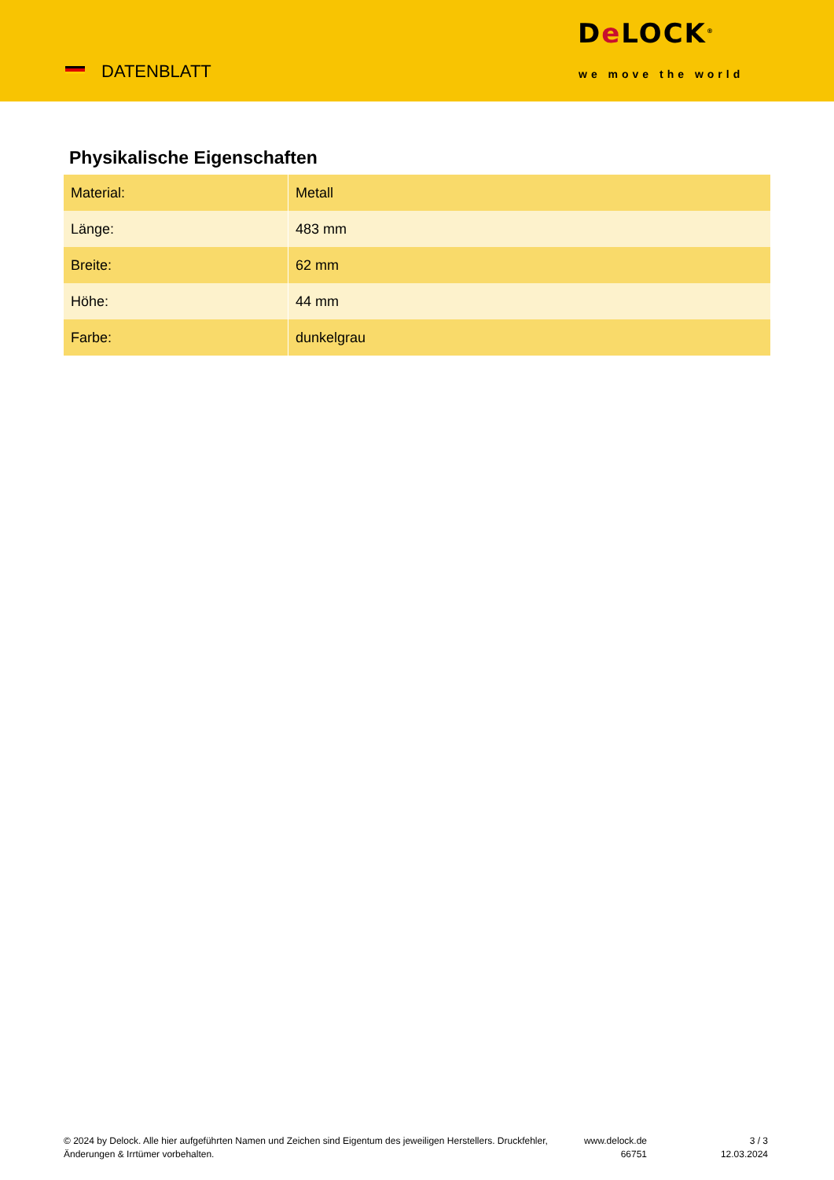DATENBLATT
De LOCK<sup>®</sup>
we move the world
Physikalische Eigenschaften
| Material: | Metall |
| Länge: | 483 mm |
| Breite: | 62 mm |
| Höhe: | 44 mm |
| Farbe: | dunkelgrau |
© 2024 by Delock. Alle hier aufgeführten Namen und Zeichen sind Eigentum des jeweiligen Herstellers. Druckfehler, Änderungen & Irrtümer vorbehalten.
www.delock.de
66751
3 / 3
12.03.2024